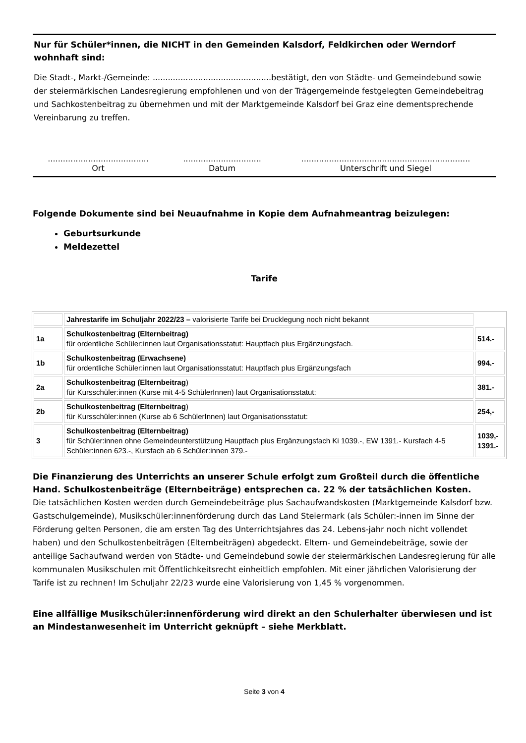Nur für Schüler*innen, die NICHT in den Gemeinden Kalsdorf, Feldkirchen oder Werndorf wohnhaft sind:
Die Stadt-, Markt-/Gemeinde: ...............................................bestätigt, den von Städte- und Gemeindebund sowie der steiermärkischen Landesregierung empfohlenen und von der Trägergemeinde festgelegten Gemeindebeitrag und Sachkostenbeitrag zu übernehmen und mit der Marktgemeinde Kalsdorf bei Graz eine dementsprechende Vereinbarung zu treffen.
........................................
Ort
...............................
Datum
...................................................................
Unterschrift und Siegel
Folgende Dokumente sind bei Neuaufnahme in Kopie dem Aufnahmeantrag beizulegen:
Geburtsurkunde
Meldezettel
Tarife
| | Jahrestarife im Schuljahr 2022/23 – valorisierte Tarife bei Drucklegung noch nicht bekannt | |
| 1a | Schulkostenbeitrag (Elternbeitrag) für ordentliche Schüler:innen laut Organisationsstatut: Hauptfach plus Ergänzungsfach. | 514.- |
| 1b | Schulkostenbeitrag (Erwachsene) für ordentliche Schüler:innen laut Organisationsstatut: Hauptfach plus Ergänzungsfach | 994.- |
| 2a | Schulkostenbeitrag (Elternbeitrag ) für Kursschüler:innen (Kurse mit 4-5 SchülerInnen) laut Organisationsstatut: | 381.- |
| 2b | Schulkostenbeitrag (Elternbeitrag ) für Kursschüler:innen (Kurse ab 6 SchülerInnen) laut Organisationsstatut: | 254,- |
| 3 | Schulkostenbeitrag (Elternbeitrag) für Schüler:innen ohne Gemeindeunterstützung Hauptfach plus Ergänzungsfach Ki 1039.-, EW 1391.- Kursfach 4-5 Schüler:innen 623.-, Kursfach ab 6 Schüler:innen 379.- | 1039,- 1391.- |
Die Finanzierung des Unterrichts an unserer Schule erfolgt zum Großteil durch die öffentliche Hand. Schulkostenbeiträge (Elternbeiträge) entsprechen ca. 22 % der tatsächlichen Kosten.
Die tatsächlichen Kosten werden durch Gemeindebeiträge plus Sachaufwandskosten (Marktgemeinde Kalsdorf bzw. Gastschulgemeinde), Musikschüler:innenförderung durch das Land Steiermark (als Schüler:-innen im Sinne der Förderung gelten Personen, die am ersten Tag des Unterrichtsjahres das 24. Lebens-jahr noch nicht vollendet haben) und den Schulkostenbeiträgen (Elternbeiträgen) abgedeckt. Eltern- und Gemeindebeiträge, sowie der anteilige Sachaufwand werden von Städte- und Gemeindebund sowie der steiermärkischen Landesregierung für alle kommunalen Musikschulen mit Öffentlichkeitsrecht einheitlich empfohlen. Mit einer jährlichen Valorisierung der Tarife ist zu rechnen! Im Schuljahr 22/23 wurde eine Valorisierung von 1,45 % vorgenommen.
Eine allfällige Musikschüler:innenförderung wird direkt an den Schulerhalter überwiesen und ist an Mindestanwesenheit im Unterricht geknüpft – siehe Merkblatt.
Seite 3 von 4